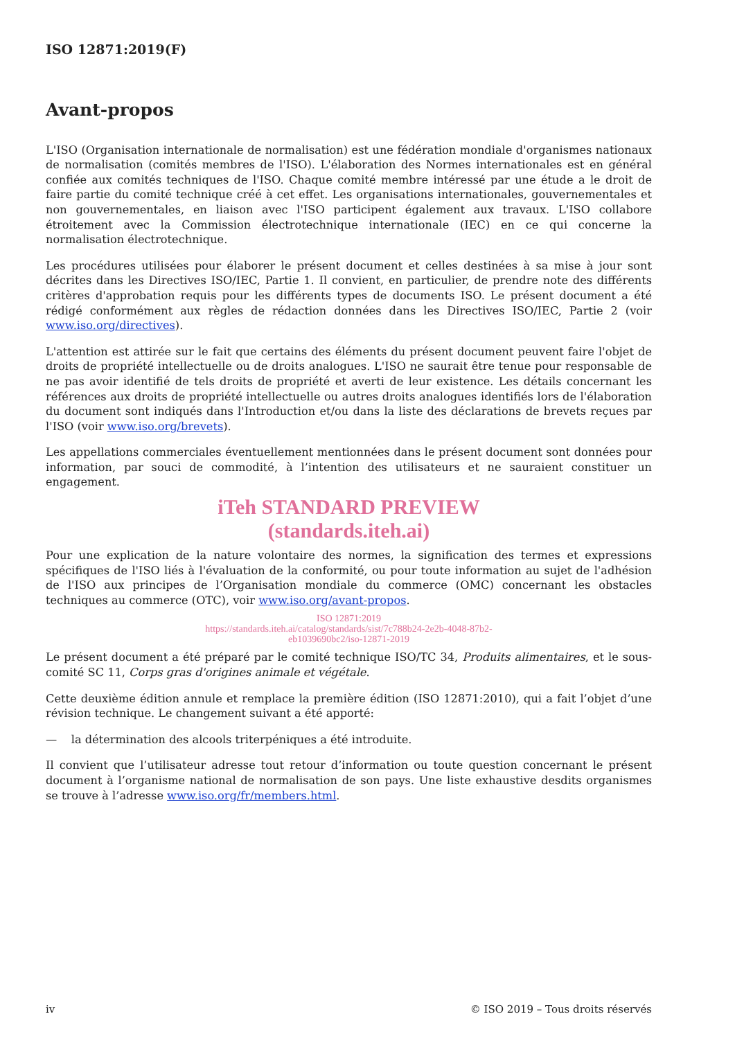ISO 12871:2019(F)
Avant-propos
L'ISO (Organisation internationale de normalisation) est une fédération mondiale d'organismes nationaux de normalisation (comités membres de l'ISO). L'élaboration des Normes internationales est en général confiée aux comités techniques de l'ISO. Chaque comité membre intéressé par une étude a le droit de faire partie du comité technique créé à cet effet. Les organisations internationales, gouvernementales et non gouvernementales, en liaison avec l'ISO participent également aux travaux. L'ISO collabore étroitement avec la Commission électrotechnique internationale (IEC) en ce qui concerne la normalisation électrotechnique.
Les procédures utilisées pour élaborer le présent document et celles destinées à sa mise à jour sont décrites dans les Directives ISO/IEC, Partie 1. Il convient, en particulier, de prendre note des différents critères d'approbation requis pour les différents types de documents ISO. Le présent document a été rédigé conformément aux règles de rédaction données dans les Directives ISO/IEC, Partie 2 (voir www.iso.org/directives).
L'attention est attirée sur le fait que certains des éléments du présent document peuvent faire l'objet de droits de propriété intellectuelle ou de droits analogues. L'ISO ne saurait être tenue pour responsable de ne pas avoir identifié de tels droits de propriété et averti de leur existence. Les détails concernant les références aux droits de propriété intellectuelle ou autres droits analogues identifiés lors de l'élaboration du document sont indiqués dans l'Introduction et/ou dans la liste des déclarations de brevets reçues par l'ISO (voir www.iso.org/brevets).
Les appellations commerciales éventuellement mentionnées dans le présent document sont données pour information, par souci de commodité, à l’intention des utilisateurs et ne sauraient constituer un engagement.
iTeh STANDARD PREVIEW
(standards.iteh.ai)
Pour une explication de la nature volontaire des normes, la signification des termes et expressions spécifiques de l'ISO liés à l'évaluation de la conformité, ou pour toute information au sujet de l'adhésion de l'ISO aux principes de l’Organisation mondiale du commerce (OMC) concernant les obstacles techniques au commerce (OTC), voir www.iso.org/avant-propos.
ISO 12871:2019
https://standards.iteh.ai/catalog/standards/sist/7c788b24-2e2b-4048-87b2-
eb1039690bc2/iso-12871-2019
Le présent document a été préparé par le comité technique ISO/TC 34, Produits alimentaires, et le sous-comité SC 11, Corps gras d'origines animale et végétale.
Cette deuxième édition annule et remplace la première édition (ISO 12871:2010), qui a fait l’objet d’une révision technique. Le changement suivant a été apporté:
— la détermination des alcools triterpéniques a été introduite.
Il convient que l’utilisateur adresse tout retour d’information ou toute question concernant le présent document à l’organisme national de normalisation de son pays. Une liste exhaustive desdits organismes se trouve à l’adresse www.iso.org/fr/members.html.
iv © ISO 2019 – Tous droits réservés